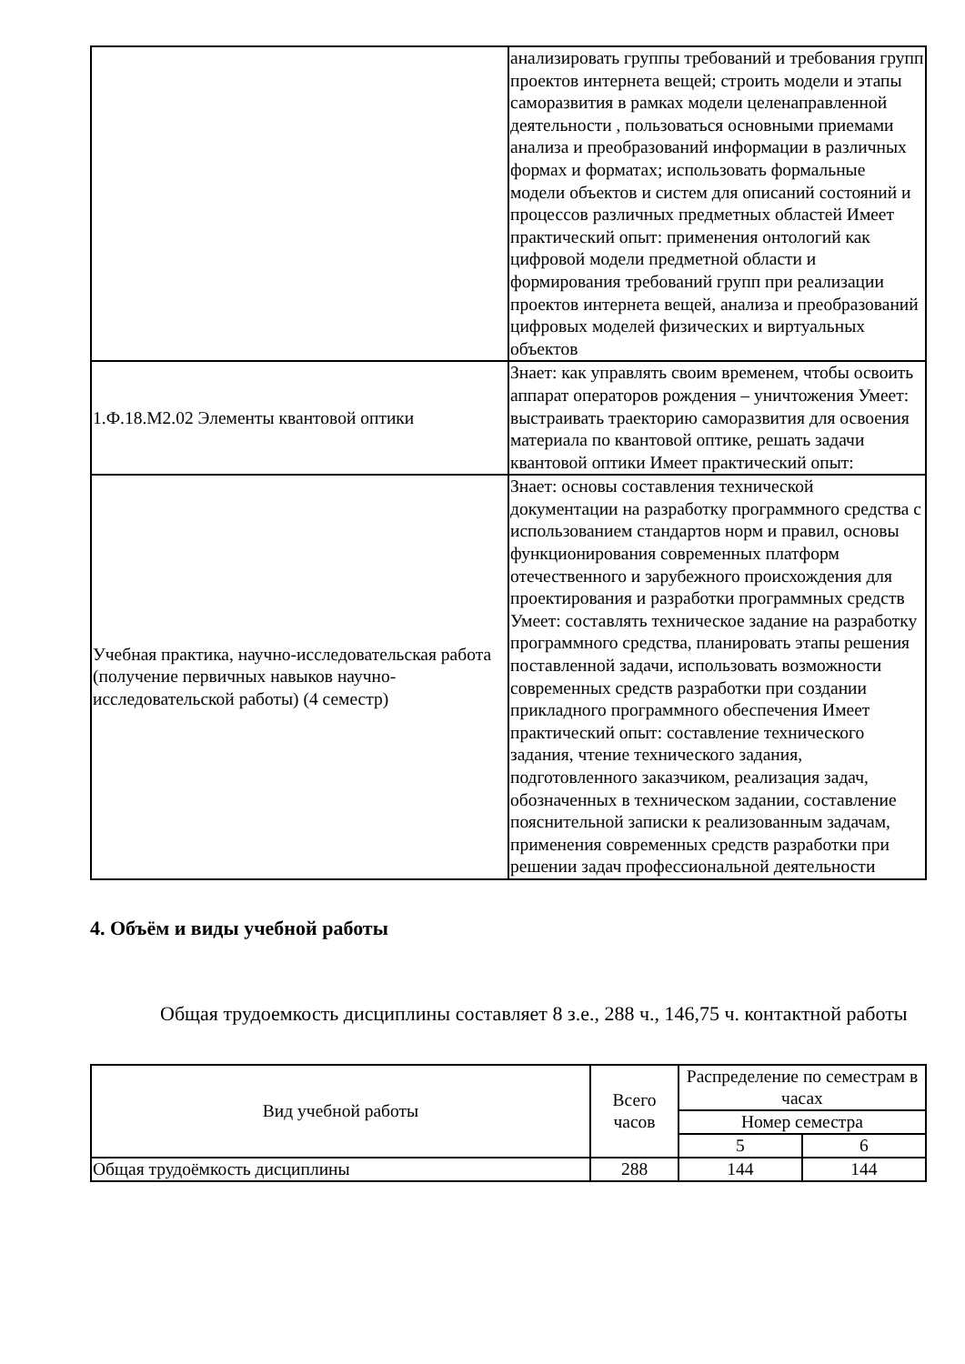| | анализировать группы требований и требования групп проектов интернета вещей; строить модели и этапы саморазвития в рамках модели целенаправленной деятельности , пользоваться основными приемами анализа и преобразований информации в различных формах и форматах; использовать формальные модели объектов и систем для описаний состояний и процессов различных предметных областей Имеет практический опыт: применения онтологий как цифровой модели предметной области и формирования требований групп при реализации проектов интернета вещей, анализа и преобразований цифровых моделей физических и виртуальных объектов |
| 1.Ф.18.М2.02 Элементы квантовой оптики | Знает: как управлять своим временем, чтобы освоить аппарат операторов рождения – уничтожения Умеет: выстраивать траекторию саморазвития для освоения материала по квантовой оптике, решать задачи квантовой оптики Имеет практический опыт: |
| Учебная практика, научно-исследовательская работа (получение первичных навыков научно-исследовательской работы) (4 семестр) | Знает: основы составления технической документации на разработку программного средства с использованием стандартов норм и правил, основы функционирования современных платформ отечественного и зарубежного происхождения для проектирования и разработки программных средств Умеет: составлять техническое задание на разработку программного средства, планировать этапы решения поставленной задачи, использовать возможности современных средств разработки при создании прикладного программного обеспечения Имеет практический опыт: составление технического задания, чтение технического задания, подготовленного заказчиком, реализация задач, обозначенных в техническом задании, составление пояснительной записки к реализованным задачам, применения современных средств разработки при решении задач профессиональной деятельности |
4. Объём и виды учебной работы
Общая трудоемкость дисциплины составляет 8 з.е., 288 ч., 146,75 ч. контактной работы
| Вид учебной работы | Всего часов | Распределение по семестрам в часах | |
| --- | --- | --- | --- |
| | | Номер семестра | |
| | | 5 | 6 |
| Общая трудоёмкость дисциплины | 288 | 144 | 144 |